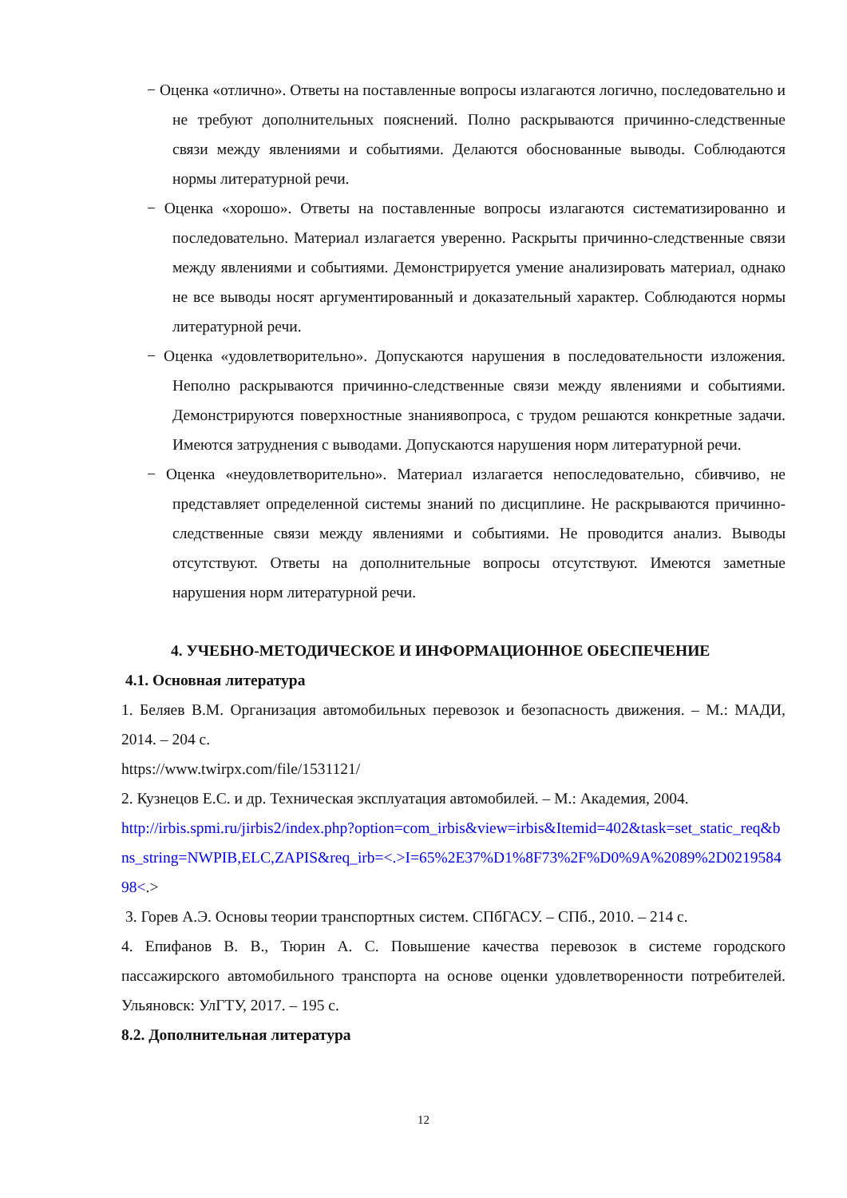− Оценка «отлично». Ответы на поставленные вопросы излагаются логично, последовательно и не требуют дополнительных пояснений. Полно раскрываются причинно-следственные связи между явлениями и событиями. Делаются обоснованные выводы. Соблюдаются нормы литературной речи.
− Оценка «хорошо». Ответы на поставленные вопросы излагаются систематизированно и последовательно. Материал излагается уверенно. Раскрыты причинно-следственные связи между явлениями и событиями. Демонстрируется умение анализировать материал, однако не все выводы носят аргументированный и доказательный характер. Соблюдаются нормы литературной речи.
− Оценка «удовлетворительно». Допускаются нарушения в последовательности изложения. Неполно раскрываются причинно-следственные связи между явлениями и событиями. Демонстрируются поверхностные знаниявопроса, с трудом решаются конкретные задачи. Имеются затруднения с выводами. Допускаются нарушения норм литературной речи.
− Оценка «неудовлетворительно». Материал излагается непоследовательно, сбивчиво, не представляет определенной системы знаний по дисциплине. Не раскрываются причинно-следственные связи между явлениями и событиями. Не проводится анализ. Выводы отсутствуют. Ответы на дополнительные вопросы отсутствуют. Имеются заметные нарушения норм литературной речи.
4. УЧЕБНО-МЕТОДИЧЕСКОЕ И ИНФОРМАЦИОННОЕ ОБЕСПЕЧЕНИЕ
4.1. Основная литература
1. Беляев В.М. Организация автомобильных перевозок и безопасность движения. – М.: МАДИ, 2014. – 204 с.
https://www.twirpx.com/file/1531121/
2. Кузнецов Е.С. и др. Техническая эксплуатация автомобилей. – М.: Академия, 2004.
http://irbis.spmi.ru/jirbis2/index.php?option=com_irbis&view=irbis&Itemid=402&task=set_static_req&bns_string=NWPIB,ELC,ZAPIS&req_irb=<.>I=65%2E37%D1%8F73%2F%D0%9A%2089%2D021958498<.>
3. Горев А.Э. Основы теории транспортных систем. СПбГАСУ. – СПб., 2010. – 214 с.
4. Епифанов В. В., Тюрин А. С. Повышение качества перевозок в системе городского пассажирского автомобильного транспорта на основе оценки удовлетворенности потребителей. Ульяновск: УлГТУ, 2017. – 195 с.
8.2. Дополнительная литература
12